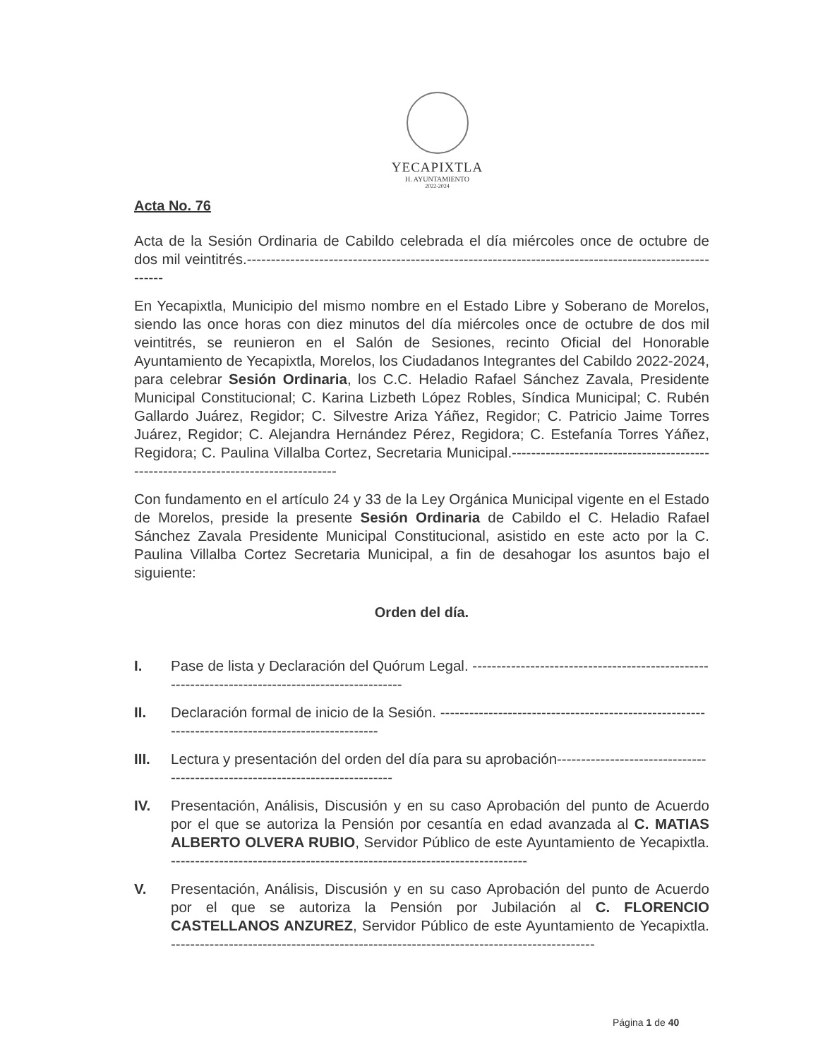YECAPIXTLA
H. AYUNTAMIENTO
2022-2024
Acta No. 76
Acta de la Sesión Ordinaria de Cabildo celebrada el día miércoles once de octubre de dos mil veintitrés.------------------------------------------------------------------------------------------------------
En Yecapixtla, Municipio del mismo nombre en el Estado Libre y Soberano de Morelos, siendo las once horas con diez minutos del día miércoles once de octubre de dos mil veintitrés, se reunieron en el Salón de Sesiones, recinto Oficial del Honorable Ayuntamiento de Yecapixtla, Morelos, los Ciudadanos Integrantes del Cabildo 2022-2024, para celebrar Sesión Ordinaria, los C.C. Heladio Rafael Sánchez Zavala, Presidente Municipal Constitucional; C. Karina Lizbeth López Robles, Síndica Municipal; C. Rubén Gallardo Juárez, Regidor; C. Silvestre Ariza Yáñez, Regidor; C. Patricio Jaime Torres Juárez, Regidor; C. Alejandra Hernández Pérez, Regidora; C. Estefanía Torres Yáñez, Regidora; C. Paulina Villalba Cortez, Secretaria Municipal.-----------------------------------------------------------------------------------
Con fundamento en el artículo 24 y 33 de la Ley Orgánica Municipal vigente en el Estado de Morelos, preside la presente Sesión Ordinaria de Cabildo el C. Heladio Rafael Sánchez Zavala Presidente Municipal Constitucional, asistido en este acto por la C. Paulina Villalba Cortez Secretaria Municipal, a fin de desahogar los asuntos bajo el siguiente:
Orden del día.
I. Pase de lista y Declaración del Quórum Legal. -------------------------------------------------------------------------------------------------
II. Declaración formal de inicio de la Sesión. --------------------------------------------------------------------------------------------------
III. Lectura y presentación del orden del día para su aprobación-----------------------------------------------------------------------------
IV. Presentación, Análisis, Discusión y en su caso Aprobación del punto de Acuerdo por el que se autoriza la Pensión por cesantía en edad avanzada al C. MATIAS ALBERTO OLVERA RUBIO, Servidor Público de este Ayuntamiento de Yecapixtla. --------------------------------------------------------------------------
V. Presentación, Análisis, Discusión y en su caso Aprobación del punto de Acuerdo por el que se autoriza la Pensión por Jubilación al C. FLORENCIO CASTELLANOS ANZUREZ, Servidor Público de este Ayuntamiento de Yecapixtla. ----------------------------------------------------------------------------------------
Página 1 de 40